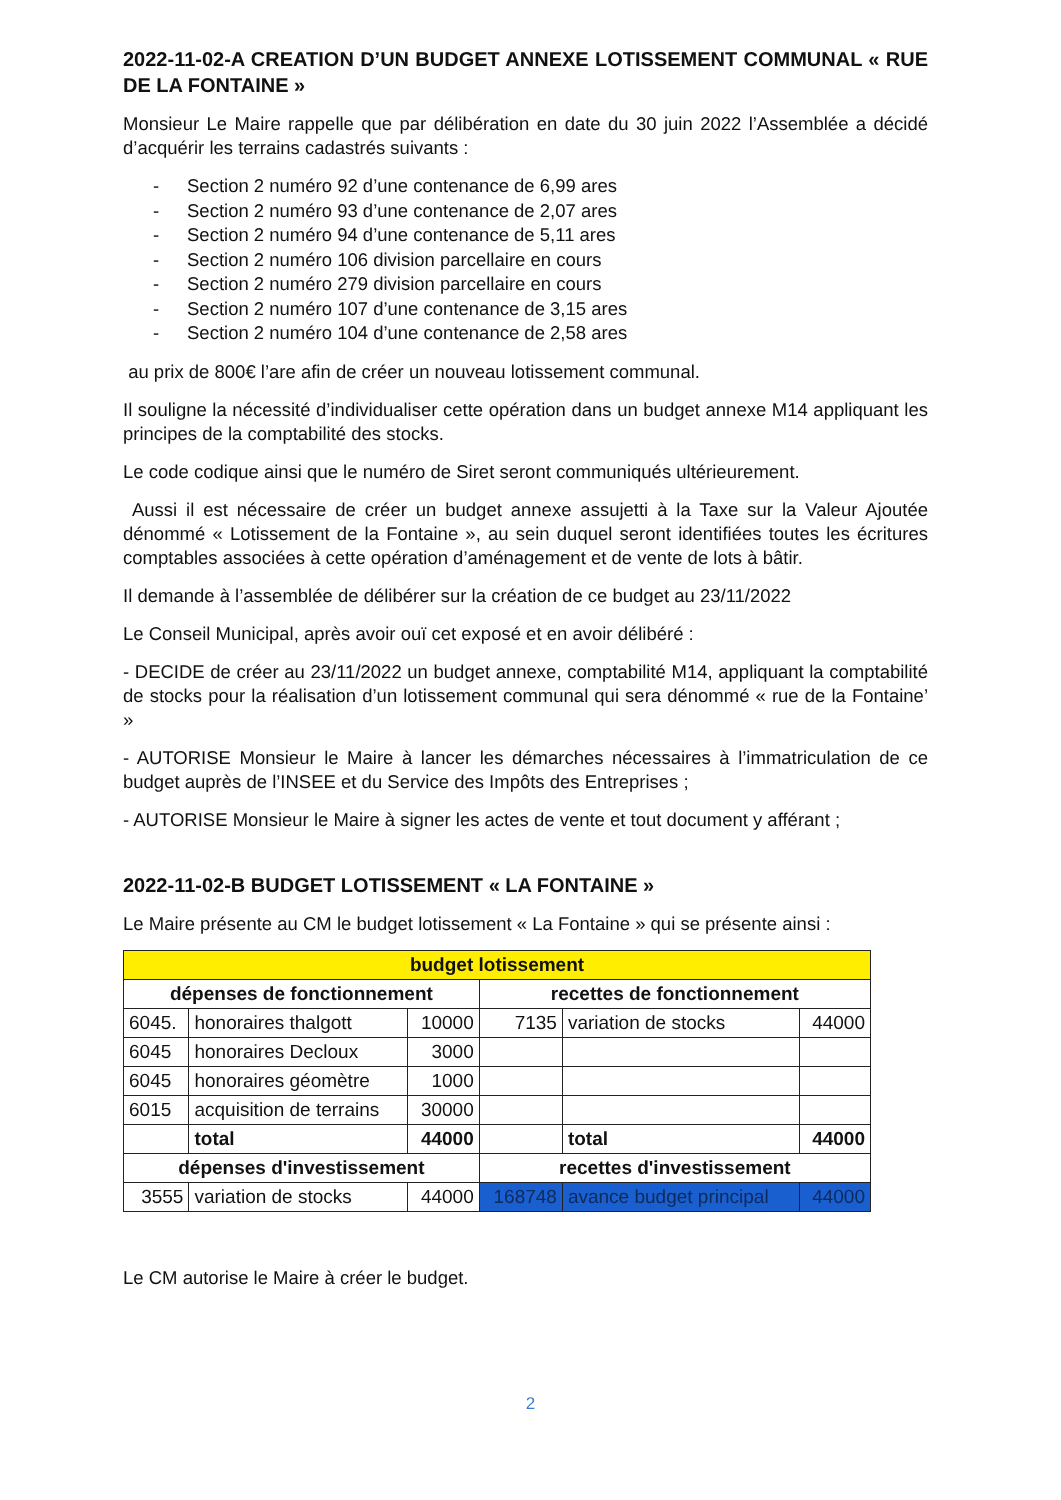2022-11-02-A CREATION D’UN BUDGET ANNEXE LOTISSEMENT COMMUNAL « RUE DE LA FONTAINE »
Monsieur Le Maire rappelle que par délibération en date du 30 juin 2022 l’Assemblée a décidé d’acquérir les terrains cadastrés suivants :
- Section 2 numéro 92 d’une contenance de 6,99 ares
- Section 2 numéro 93 d’une contenance de 2,07 ares
- Section 2 numéro 94 d’une contenance de 5,11 ares
- Section 2 numéro 106 division parcellaire en cours
- Section 2 numéro 279 division parcellaire en cours
- Section 2 numéro 107 d’une contenance de 3,15 ares
- Section 2 numéro 104 d’une contenance de 2,58 ares
au prix de 800€ l’are afin de créer un nouveau lotissement communal.
Il souligne la nécessité d’individualiser cette opération dans un budget annexe M14 appliquant les principes de la comptabilité des stocks.
Le code codique ainsi que le numéro de Siret seront communiqués ultérieurement.
Aussi il est nécessaire de créer un budget annexe assujetti à la Taxe sur la Valeur Ajoutée dénommé « Lotissement de la Fontaine », au sein duquel seront identifiées toutes les écritures comptables associées à cette opération d’aménagement et de vente de lots à bâtir.
Il demande à l’assemblée de délibérer sur la création de ce budget au 23/11/2022
Le Conseil Municipal, après avoir ouï cet exposé et en avoir délibéré :
- DECIDE de créer au 23/11/2022 un budget annexe, comptabilité M14, appliquant la comptabilité de stocks pour la réalisation d’un lotissement communal qui sera dénommé « rue de la Fontaine’ »
- AUTORISE Monsieur le Maire à lancer les démarches nécessaires à l’immatriculation de ce budget auprès de l’INSEE et du Service des Impôts des Entreprises ;
- AUTORISE Monsieur le Maire à signer les actes de vente et tout document y afférant ;
2022-11-02-B BUDGET LOTISSEMENT « LA FONTAINE »
Le Maire présente au CM le budget lotissement « La Fontaine » qui se présente ainsi :
| budget lotissement | | | | | |
| dépenses de fonctionnement | | | recettes de fonctionnement | | |
| 6045. | honoraires thalgott | 10000 | 7135 | variation de stocks | 44000 |
| 6045 | honoraires Decloux | 3000 | | | |
| 6045 | honoraires géomètre | 1000 | | | |
| 6015 | acquisition de terrains | 30000 | | | |
| | total | 44000 | | total | 44000 |
| dépenses d'investissement | | | recettes d'investissement | | |
| 3555 | variation de stocks | 44000 | 168748 | avance budget principal | 44000 |
Le CM autorise le Maire à créer le budget.
2